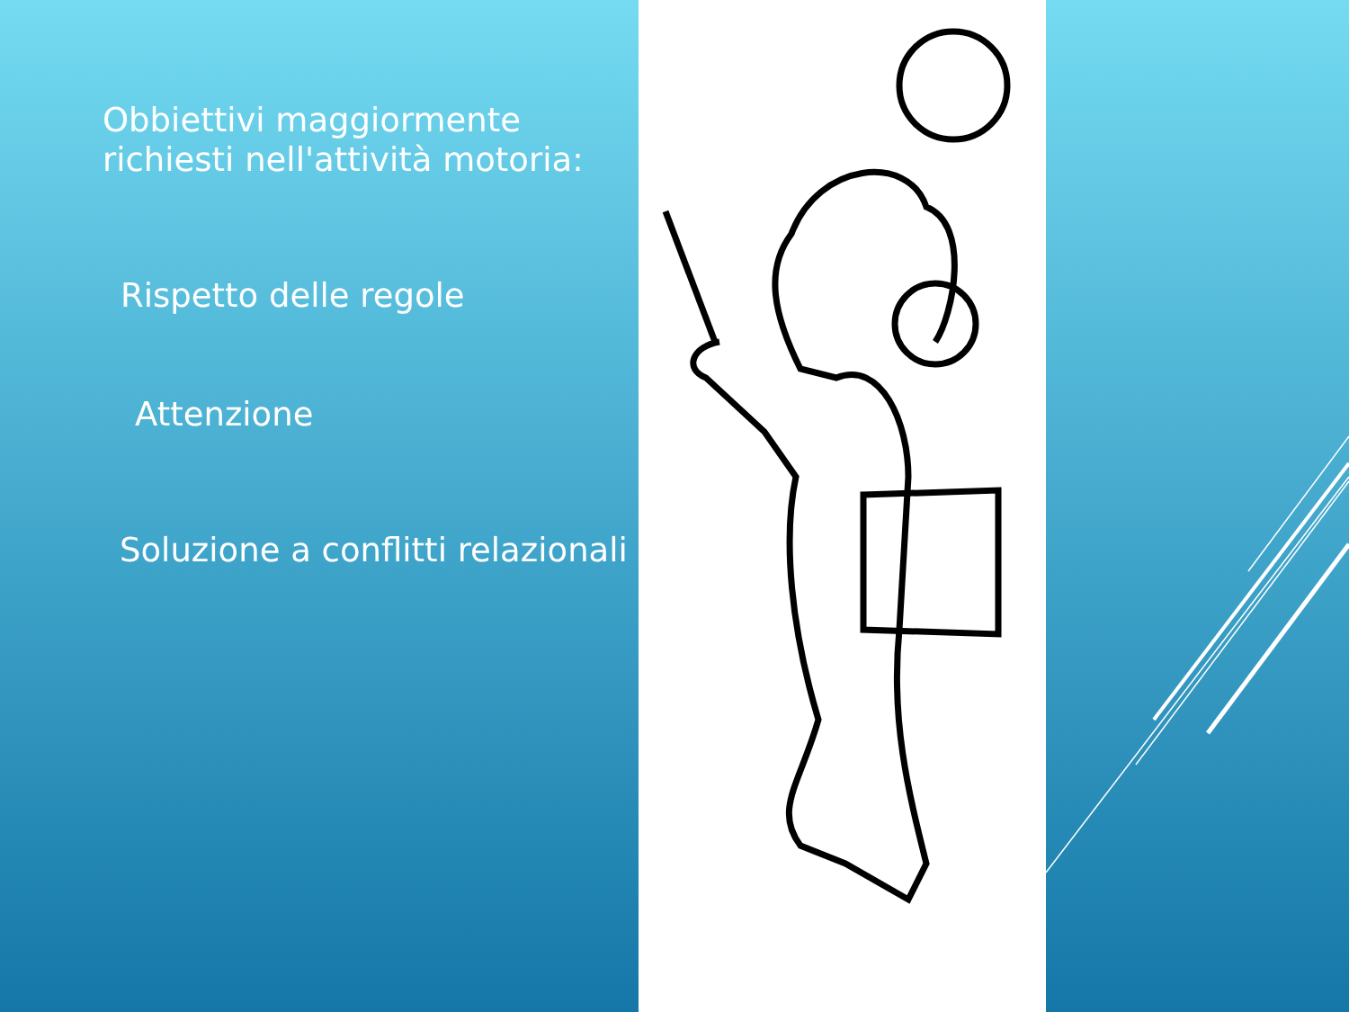Obbiettivi maggiormente richiesti nell'attività motoria:
Rispetto delle regole
Attenzione
Soluzione a conflitti relazionali